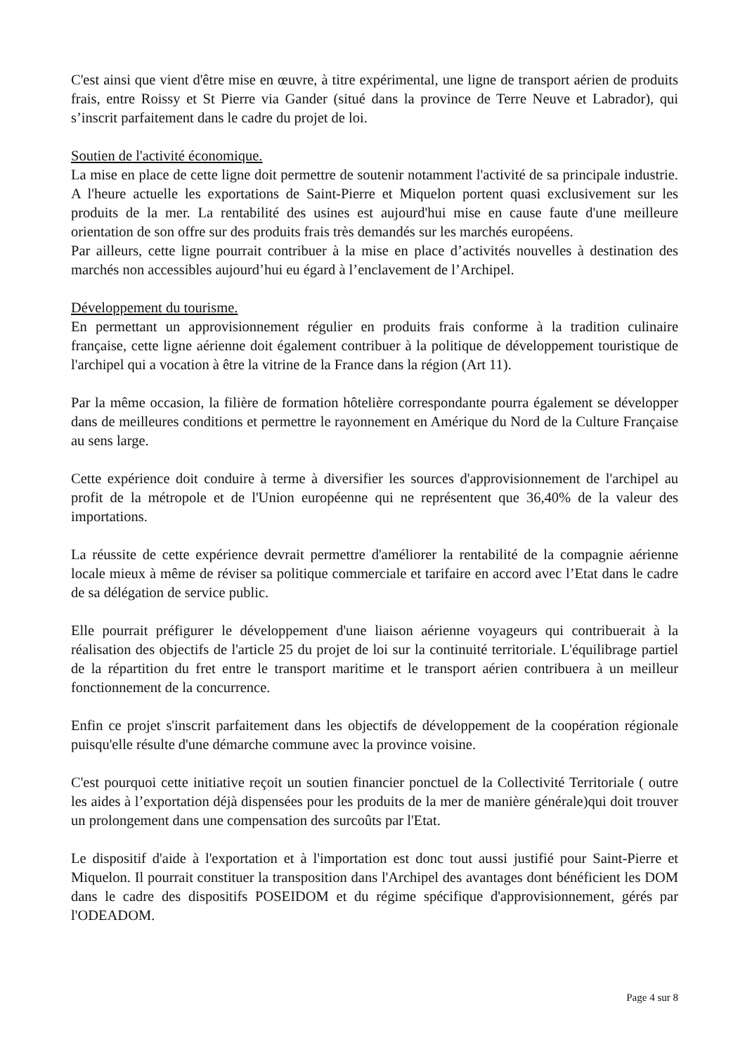C'est ainsi que vient d'être mise en œuvre, à titre expérimental, une ligne de transport aérien de produits frais, entre Roissy et St Pierre via Gander (situé dans la province de Terre Neuve et Labrador), qui s’inscrit parfaitement dans le cadre du projet de loi.
Soutien de l'activité économique.
La mise en place de cette ligne doit permettre de soutenir notamment l'activité de sa principale industrie. A l'heure actuelle les exportations de Saint-Pierre et Miquelon portent quasi exclusivement sur les produits de la mer. La rentabilité des usines est aujourd'hui mise en cause faute d'une meilleure orientation de son offre sur des produits frais très demandés sur les marchés européens.
Par ailleurs, cette ligne pourrait contribuer à la mise en place d’activités nouvelles à destination des marchés non accessibles aujourd’hui eu égard à l’enclavement de l’Archipel.
Développement du tourisme.
En permettant un approvisionnement régulier en produits frais conforme à la tradition culinaire française, cette ligne aérienne doit également contribuer à la politique de développement touristique de l'archipel qui a vocation à être la vitrine de la France dans la région (Art 11).
Par la même occasion, la filière de formation hôtelière correspondante pourra également se développer dans de meilleures conditions et permettre le rayonnement en Amérique du Nord de la Culture Française au sens large.
Cette expérience doit conduire à terme à diversifier les sources d'approvisionnement de l'archipel au profit de la métropole et de l'Union européenne qui ne représentent que 36,40% de la valeur des importations.
La réussite de cette expérience devrait permettre d'améliorer la rentabilité de la compagnie aérienne locale mieux à même de réviser sa politique commerciale et tarifaire en accord avec l’Etat dans le cadre de sa délégation de service public.
Elle pourrait préfigurer le développement d'une liaison aérienne voyageurs qui contribuerait à la réalisation des objectifs de l'article 25 du projet de loi sur la continuité territoriale. L'équilibrage partiel de la répartition du fret entre le transport maritime et le transport aérien contribuera à un meilleur fonctionnement de la concurrence.
Enfin ce projet s'inscrit parfaitement dans les objectifs de développement de la coopération régionale puisqu'elle résulte d'une démarche commune avec la province voisine.
C'est pourquoi cette initiative reçoit un soutien financier ponctuel de la Collectivité Territoriale ( outre les aides à l’exportation déjà dispensées pour les produits de la mer de manière générale)qui doit trouver un prolongement dans une compensation des surcoûts par l'Etat.
Le dispositif d'aide à l'exportation et à l'importation est donc tout aussi justifié pour Saint-Pierre et Miquelon. Il pourrait constituer la transposition dans l'Archipel des avantages dont bénéficient les DOM dans le cadre des dispositifs POSEIDOM et du régime spécifique d'approvisionnement, gérés par l'ODEADOM.
Page 4 sur 8